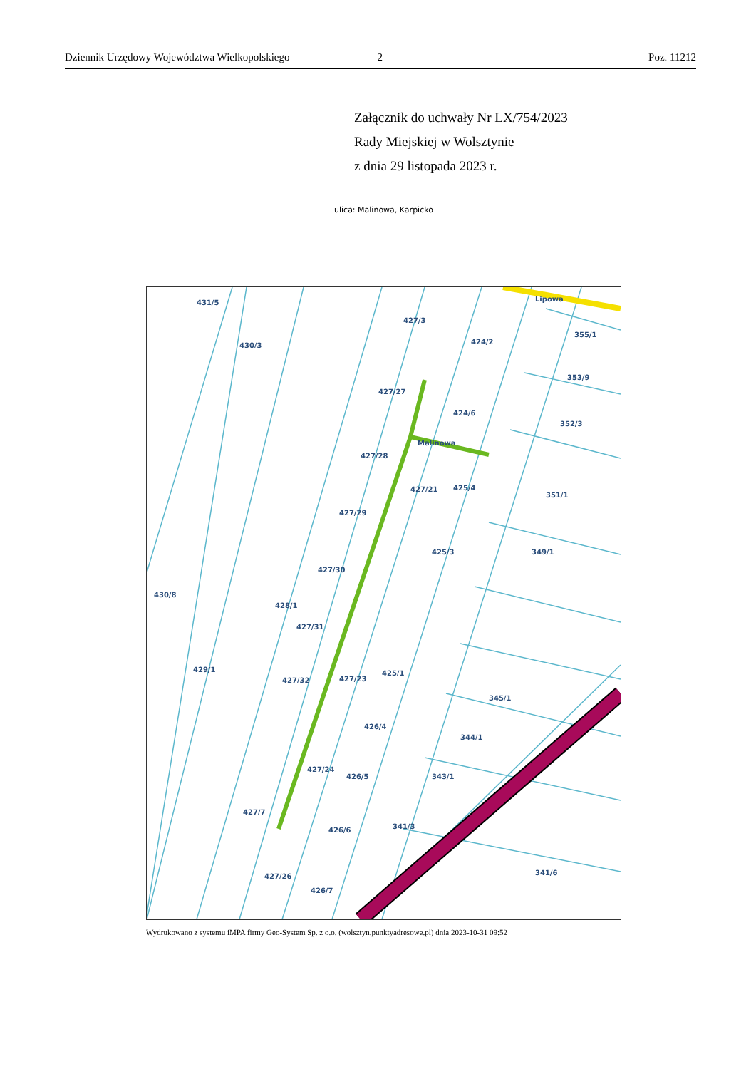Dziennik Urzędowy Województwa Wielkopolskiego – 2 – Poz. 11212
Załącznik do uchwały Nr LX/754/2023
Rady Miejskiej w Wolsztynie
z dnia 29 listopada 2023 r.
ulica: Malinowa, Karpicko
431/5
427/3
424/2
355/1
430/3
427/27
353/9
424/6
352/3
427/28
351/1
427/29
427/21
425/4
428/1
429/1
427/30
425/3
349/1
427/31
427/32
427/23
425/1
345/1
426/4
344/1
427/24
426/5
343/1
427/7
426/6
341/3
427/26
426/7
341/6
430/8
Malinowa
Lipowa
Wydrukowano z systemu iMPA firmy Geo-System Sp. z o.o. (wolsztyn.punktyadresowe.pl) dnia 2023-10-31 09:52